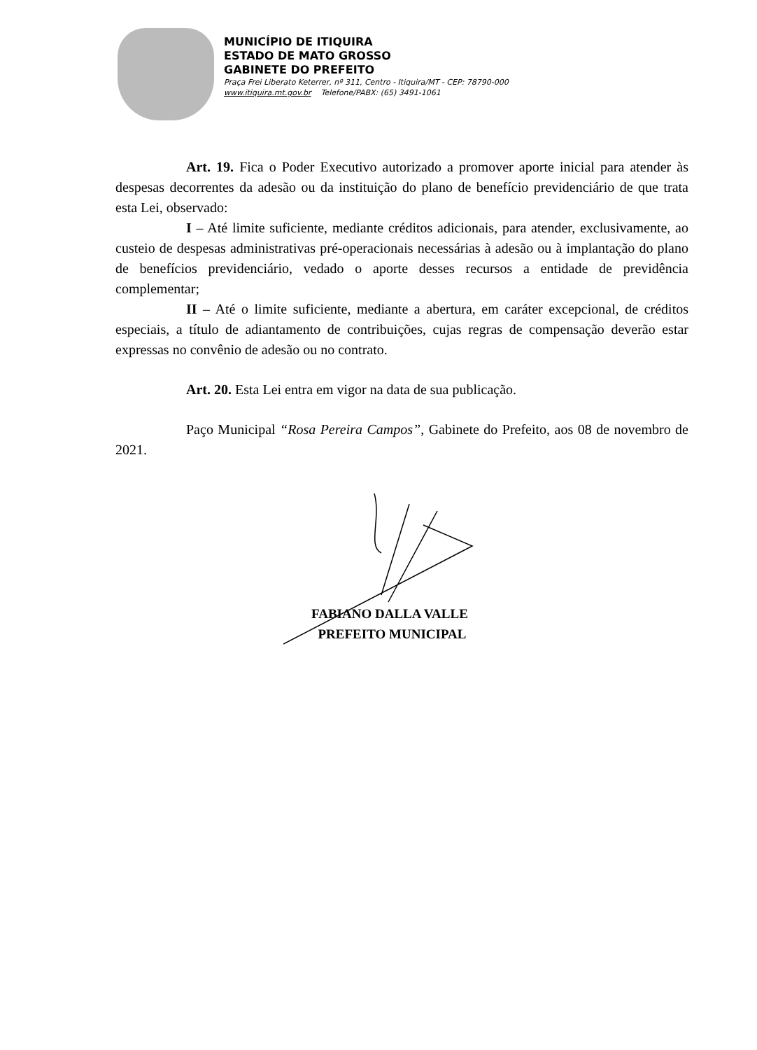MUNICÍPIO DE ITIQUIRA
ESTADO DE MATO GROSSO
GABINETE DO PREFEITO
Praça Frei Liberato Keterrer, nº 311, Centro - Itiquira/MT - CEP: 78790-000
www.itiquira.mt.gov.br Telefone/PABX: (65) 3491-1061
Art. 19. Fica o Poder Executivo autorizado a promover aporte inicial para atender às despesas decorrentes da adesão ou da instituição do plano de benefício previdenciário de que trata esta Lei, observado:
I – Até limite suficiente, mediante créditos adicionais, para atender, exclusivamente, ao custeio de despesas administrativas pré-operacionais necessárias à adesão ou à implantação do plano de benefícios previdenciário, vedado o aporte desses recursos a entidade de previdência complementar;
II – Até o limite suficiente, mediante a abertura, em caráter excepcional, de créditos especiais, a título de adiantamento de contribuições, cujas regras de compensação deverão estar expressas no convênio de adesão ou no contrato.
Art. 20. Esta Lei entra em vigor na data de sua publicação.
Paço Municipal “Rosa Pereira Campos”, Gabinete do Prefeito, aos 08 de novembro de 2021.
FABIANO DALLA VALLE
PREFEITO MUNICIPAL